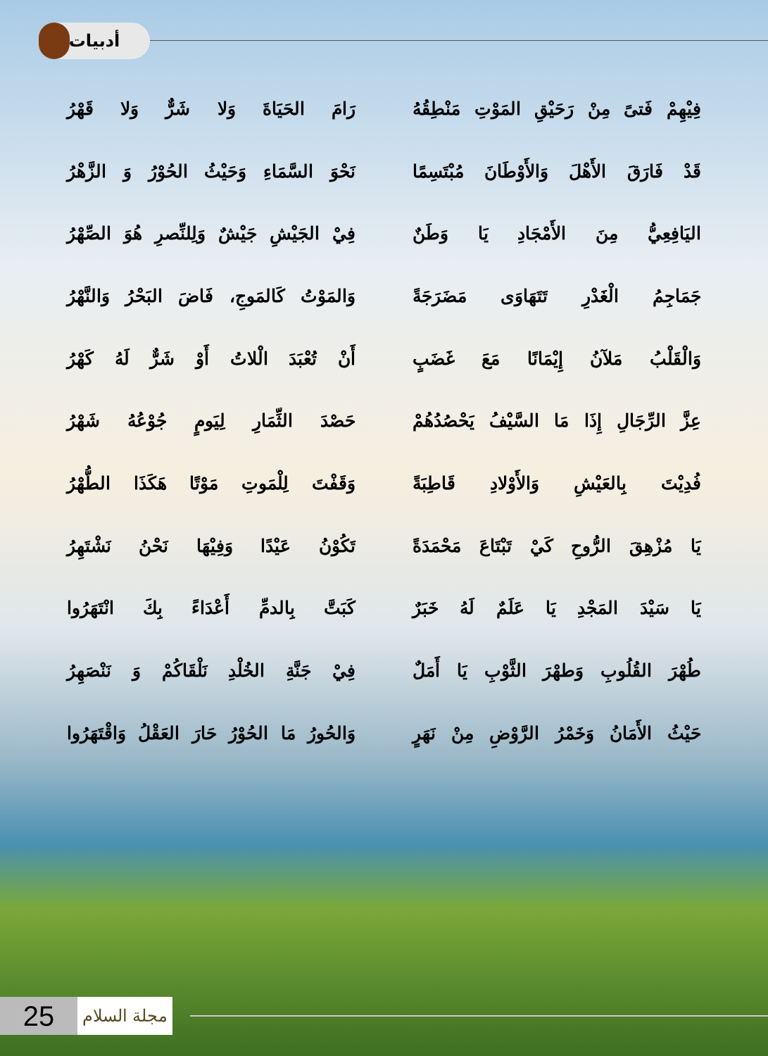أدبيات
فِيْهِمْ فَتىً مِنْ رَحَيْقِ المَوْتِ مَنْطِقُهُ رَامَ الحَيَاةَ وَلا شَرٌّ وَلا قَهْرُ
قَدْ فَارَقَ الأَهْلَ وَالأَوْطَانَ مُبْتَسِمًا نَحْوَ السَّمَاءِ وَحَيْثُ الحُوْرُ وَ الزَّهْرُ
اليَافِعِيُّ مِنَ الأَمْجَادِ يَا وَطَنٌ فِيْ الجَيْشِ جَيْشٌ وَلِلنِّصرِ هُوَ الصِّهْرُ
جَمَاجِمُ الْغَدْرِ تَتَهَاوَى مَضَرَجَةً وَالمَوْتُ كَالمَوجِ، فَاضَ البَحْرُ وَالنَّهْرُ
وَالْقَلْبُ مَلآنُ إِيْمَانًا مَعَ غَضَبٍ أَنْ تُعْبَدَ الْلاتُ أَوْ شَرٌّ لَهُ كَهْرُ
عِزَّ الرِّجَالِ إِذَا مَا السَّيْفُ يَحْصُدُهُمْ حَصْدَ الثِّمَارِ لِيَومٍ جُوْعُهُ شَهْرُ
فُدِيْتَ بِالعَيْشِ وَالأَوْلادِ قَاطِبَةً وَقَفْتَ لِلْمَوتِ مَوْتًا هَكَذَا الطُّهْرُ
يَا مُزْهِقَ الرُّوحِ كَيْ تَبْتَاعَ مَحْمَدَةً تَكُوْنُ عَيْدًا وَفِيْهَا نَحْنُ نَشْتَهِرُ
يَا سَيْدَ المَجْدِ يَا عَلَمٌ لَهُ خَبَرٌ كَبَتَّ بِالدمِّ أَعْدَاءً بِكَ انْتَهَرُوا
طُهْرَ القُلُوبِ وَطهْرَ الثَّوْبِ يَا أَمَلٌ فِيْ جَنَّةِ الخُلْدِ نَلْقَاكُمْ وَ نَنْصَهِرُ
حَيْثُ الأَمَانُ وَخَمْرُ الرَّوْضِ مِنْ نَهَرٍ وَالحُورُ مَا الحُوْرُ حَارَ العَقْلُ وَاقْتَهَرُوا
25
مجلة السلام